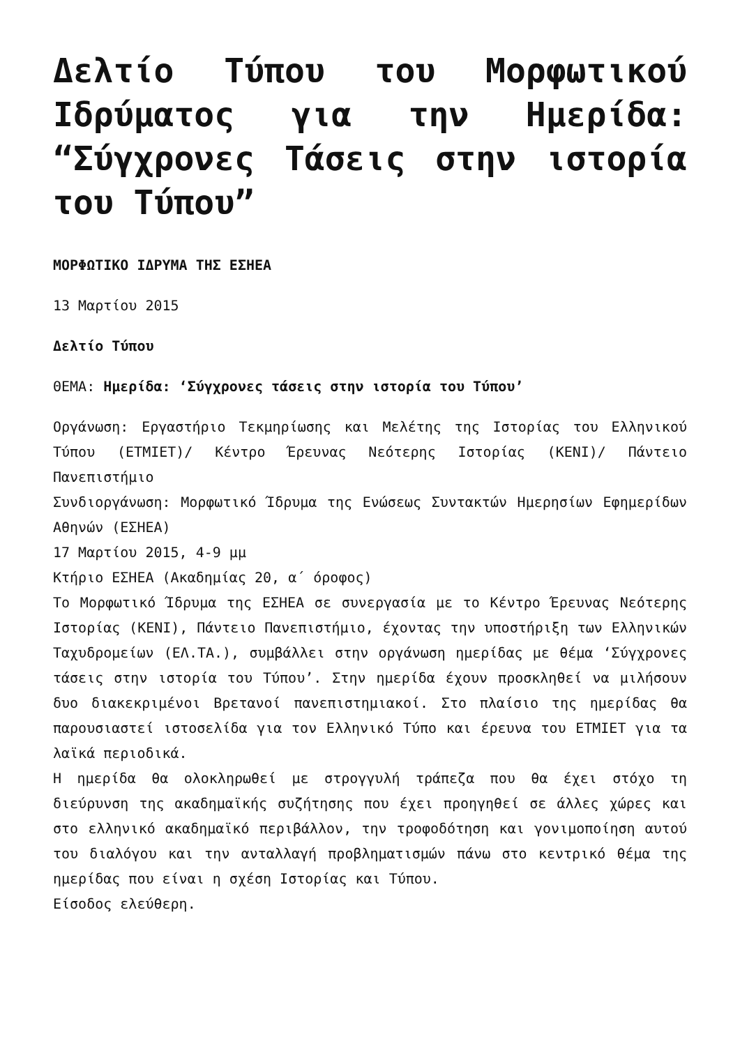Δελτίο Τύπου του Μορφωτικού Ιδρύματος για την Ημερίδα: “Σύγχρονες Τάσεις στην ιστορία του Τύπου”
ΜΟΡΦΩΤΙΚΟ ΙΔΡΥΜΑ ΤΗΣ ΕΣΗΕΑ
13 Μαρτίου 2015
Δελτίο Τύπου
ΘΕΜΑ: Ημερίδα: ‘Σύγχρονες τάσεις στην ιστορία του Τύπου’
Οργάνωση: Εργαστήριο Τεκμηρίωσης και Μελέτης της Ιστορίας του Ελληνικού Τύπου (ΕΤΜΙΕΤ)/ Κέντρο Έρευνας Νεότερης Ιστορίας (ΚΕΝΙ)/ Πάντειο Πανεπιστήμιο
Συνδιοργάνωση: Μορφωτικό Ίδρυμα της Ενώσεως Συντακτών Ημερησίων Εφημερίδων Αθηνών (ΕΣΗΕΑ)
17 Μαρτίου 2015, 4-9 μμ
Κτήριο ΕΣΗΕΑ (Ακαδημίας 20, α΄ όροφος)
Το Μορφωτικό Ίδρυμα της ΕΣΗΕΑ σε συνεργασία με το Κέντρο Έρευνας Νεότερης Ιστορίας (ΚΕΝΙ), Πάντειο Πανεπιστήμιο, έχοντας την υποστήριξη των Ελληνικών Ταχυδρομείων (ΕΛ.ΤΑ.), συμβάλλει στην οργάνωση ημερίδας με θέμα ‘Σύγχρονες τάσεις στην ιστορία του Τύπου’. Στην ημερίδα έχουν προσκληθεί να μιλήσουν δυο διακεκριμένοι Βρετανοί πανεπιστημιακοί. Στο πλαίσιο της ημερίδας θα παρουσιαστεί ιστοσελίδα για τον Ελληνικό Τύπο και έρευνα του ΕΤΜΙΕΤ για τα λαϊκά περιοδικά.
Η ημερίδα θα ολοκληρωθεί με στρογγυλή τράπεζα που θα έχει στόχο τη διεύρυνση της ακαδημαϊκής συζήτησης που έχει προηγηθεί σε άλλες χώρες και στο ελληνικό ακαδημαϊκό περιβάλλον, την τροφοδότηση και γονιμοποίηση αυτού του διαλόγου και την ανταλλαγή προβληματισμών πάνω στο κεντρικό θέμα της ημερίδας που είναι η σχέση Ιστορίας και Τύπου.
Είσοδος ελεύθερη.